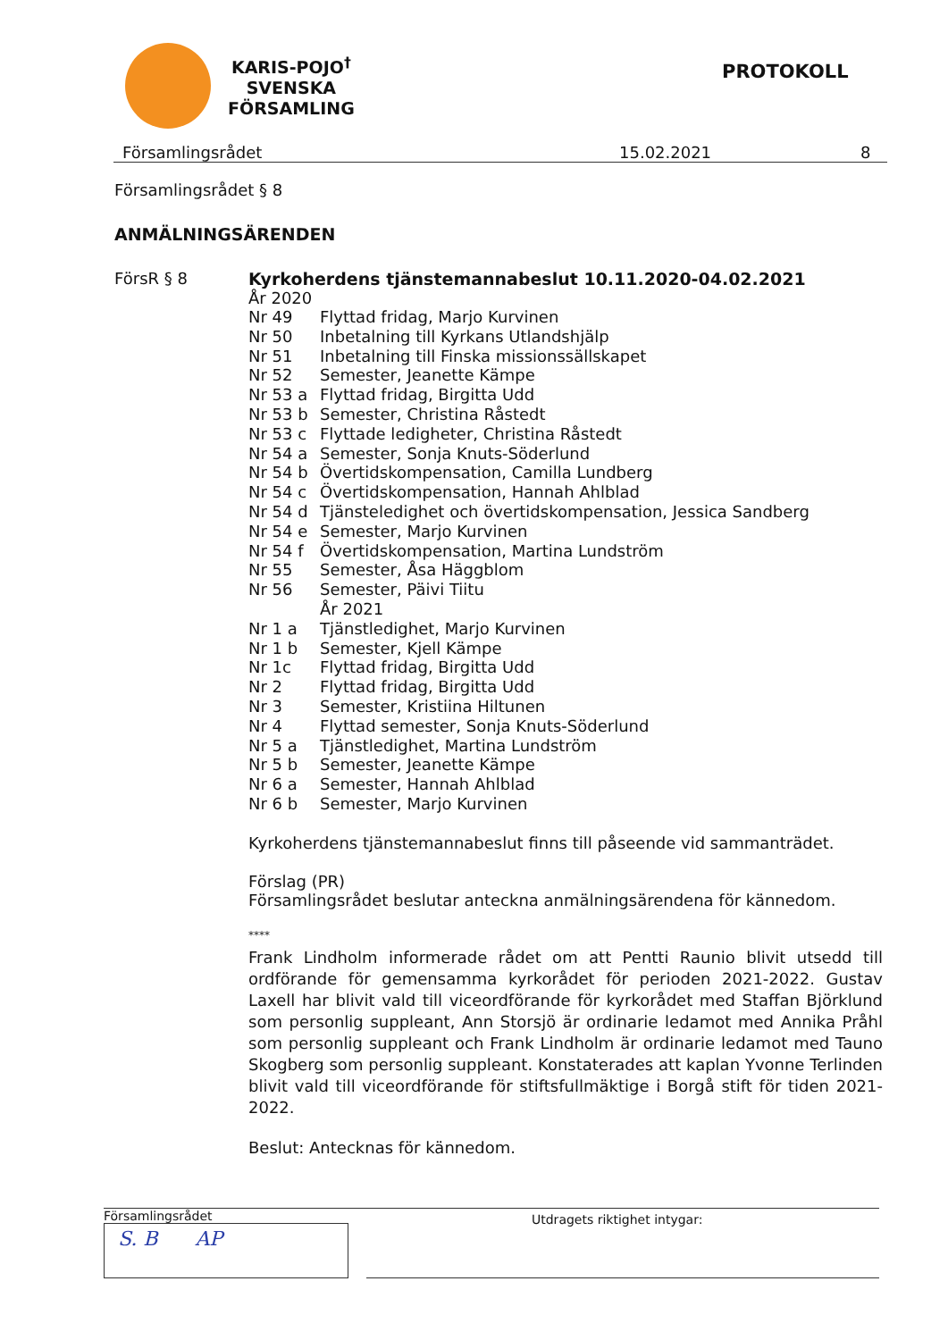KARIS-POJO<sup>†</sup>
SVENSKA
FÖRSAMLING
PROTOKOLL
Församlingsrådet 15.02.2021 8
Församlingsrådet § 8
ANMÄLNINGSÄRENDEN
FörsR § 8 Kyrkoherdens tjänstemannabeslut 10.11.2020-04.02.2021
År 2020
Nr 49 Flyttad fridag, Marjo Kurvinen
Nr 50 Inbetalning till Kyrkans Utlandshjälp
Nr 51 Inbetalning till Finska missionssällskapet
Nr 52 Semester, Jeanette Kämpe
Nr 53 a Flyttad fridag, Birgitta Udd
Nr 53 b Semester, Christina Råstedt
Nr 53 c Flyttade ledigheter, Christina Råstedt
Nr 54 a Semester, Sonja Knuts-Söderlund
Nr 54 b Övertidskompensation, Camilla Lundberg
Nr 54 c Övertidskompensation, Hannah Ahlblad
Nr 54 d Tjänsteledighet och övertidskompensation, Jessica Sandberg
Nr 54 e Semester, Marjo Kurvinen
Nr 54 f Övertidskompensation, Martina Lundström
Nr 55 Semester, Åsa Häggblom
Nr 56 Semester, Päivi Tiitu
År 2021
Nr 1 a Tjänstledighet, Marjo Kurvinen
Nr 1 b Semester, Kjell Kämpe
Nr 1c Flyttad fridag, Birgitta Udd
Nr 2 Flyttad fridag, Birgitta Udd
Nr 3 Semester, Kristiina Hiltunen
Nr 4 Flyttad semester, Sonja Knuts-Söderlund
Nr 5 a Tjänstledighet, Martina Lundström
Nr 5 b Semester, Jeanette Kämpe
Nr 6 a Semester, Hannah Ahlblad
Nr 6 b Semester, Marjo Kurvinen
Kyrkoherdens tjänstemannabeslut finns till påseende vid sammanträdet.
Förslag (PR)
Församlingsrådet beslutar anteckna anmälningsärendena för kännedom.
****
Frank Lindholm informerade rådet om att Pentti Raunio blivit utsedd till ordförande för gemensamma kyrkorådet för perioden 2021-2022. Gustav Laxell har blivit vald till viceordförande för kyrkorådet med Staffan Björklund som personlig suppleant, Ann Storsjö är ordinarie ledamot med Annika Pråhl som personlig suppleant och Frank Lindholm är ordinarie ledamot med Tauno Skogberg som personlig suppleant. Konstaterades att kaplan Yvonne Terlinden blivit vald till viceordförande för stiftsfullmäktige i Borgå stift för tiden 2021-2022.
Beslut: Antecknas för kännedom.
Församlingsrådet
S. B AP
Utdragets riktighet intygar: